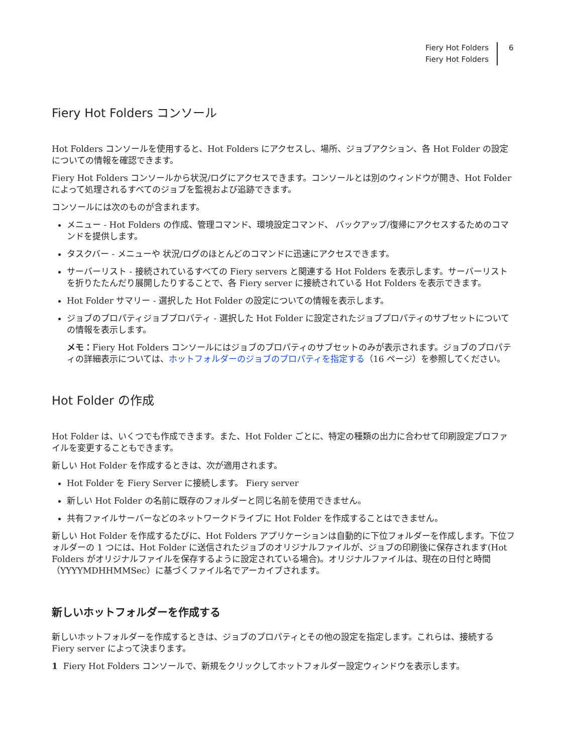Fiery Hot Folders
Fiery Hot Folders
6
Fiery Hot Folders コンソール
Hot Folders コンソールを使用すると、Hot Folders にアクセスし、場所、ジョブアクション、各 Hot Folder の設定についての情報を確認できます。
Fiery Hot Folders コンソールから状況/ログにアクセスできます。コンソールとは別のウィンドウが開き、Hot Folder によって処理されるすべてのジョブを監視および追跡できます。
コンソールには次のものが含まれます。
メニュー - Hot Folders の作成、管理コマンド、環境設定コマンド、 バックアップ/復帰にアクセスするためのコマンドを提供します。
タスクバー - メニューや 状況/ログのほとんどのコマンドに迅速にアクセスできます。
サーバーリスト - 接続されているすべての Fiery servers と関連する Hot Folders を表示します。サーバーリストを折りたたんだり展開したりすることで、各 Fiery server に接続されている Hot Folders を表示できます。
Hot Folder サマリー - 選択した Hot Folder の設定についての情報を表示します。
ジョブのプロパティジョブプロパティ - 選択した Hot Folder に設定されたジョブプロパティのサブセットについての情報を表示します。
メモ：Fiery Hot Folders コンソールにはジョブのプロパティのサブセットのみが表示されます。ジョブのプロパティの詳細表示については、ホットフォルダーのジョブのプロパティを指定する（16 ページ）を参照してください。
Hot Folder の作成
Hot Folder は、いくつでも作成できます。また、Hot Folder ごとに、特定の種類の出力に合わせて印刷設定プロファイルを変更することもできます。
新しい Hot Folder を作成するときは、次が適用されます。
Hot Folder を Fiery Server に接続します。 Fiery server
新しい Hot Folder の名前に既存のフォルダーと同じ名前を使用できません。
共有ファイルサーバーなどのネットワークドライブに Hot Folder を作成することはできません。
新しい Hot Folder を作成するたびに、Hot Folders アプリケーションは自動的に下位フォルダーを作成します。下位フォルダーの 1 つには、Hot Folder に送信されたジョブのオリジナルファイルが、ジョブの印刷後に保存されます(Hot Folders がオリジナルファイルを保存するように設定されている場合)。オリジナルファイルは、現在の日付と時間（YYYYMDHHMMSec）に基づくファイル名でアーカイブされます。
新しいホットフォルダーを作成する
新しいホットフォルダーを作成するときは、ジョブのプロパティとその他の設定を指定します。これらは、接続する Fiery server によって決まります。
1 Fiery Hot Folders コンソールで、新規をクリックしてホットフォルダー設定ウィンドウを表示します。